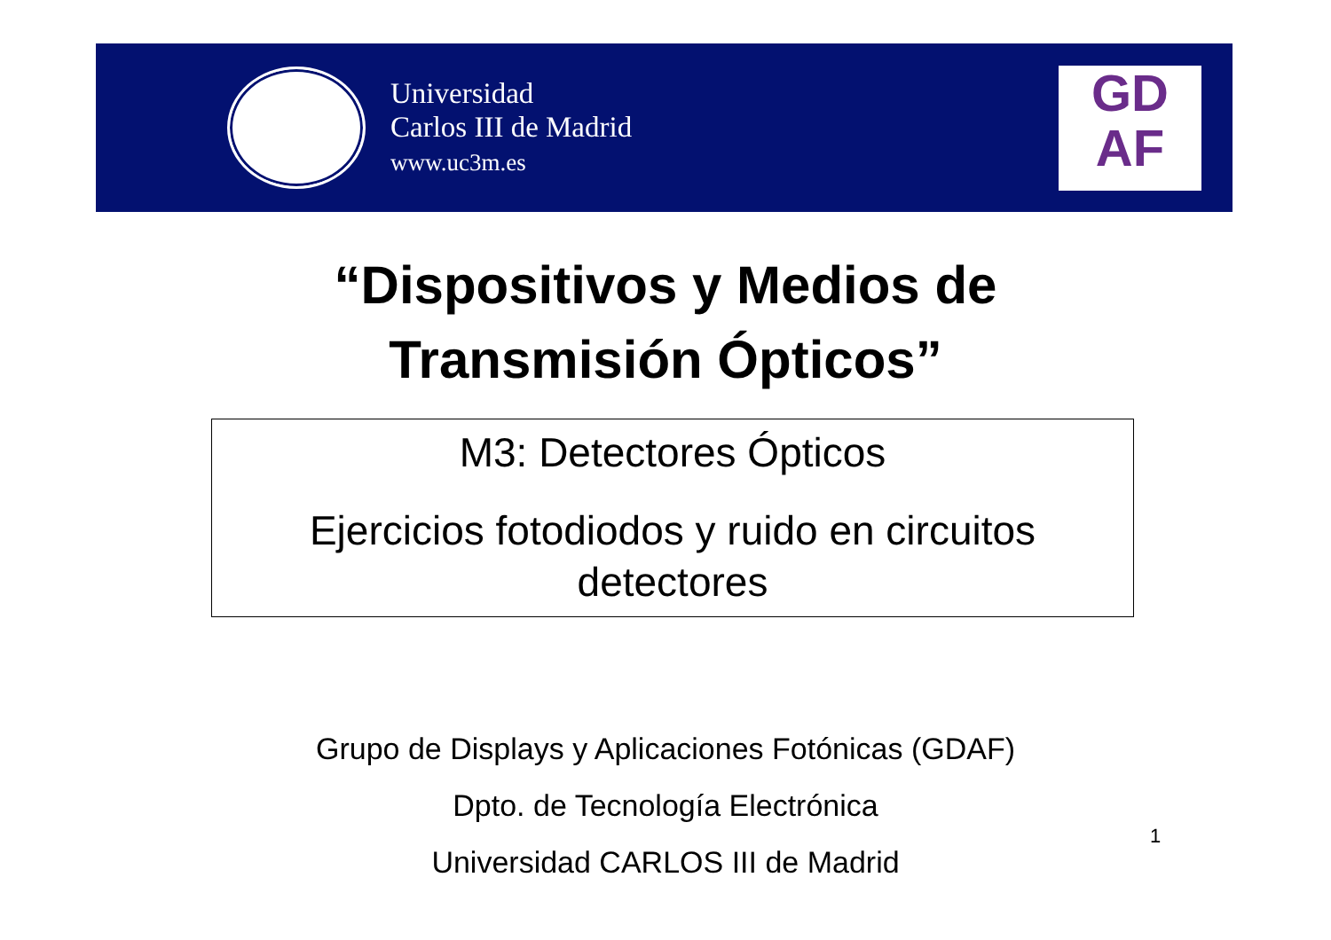Universidad
Carlos III de Madrid
www.uc3m.es
GD
AF
“Dispositivos y Medios de
Transmisión Ópticos”
M3: Detectores Ópticos
Ejercicios fotodiodos y ruido en circuitos detectores
Grupo de Displays y Aplicaciones Fotónicas (GDAF)
Dpto. de Tecnología Electrónica
Universidad CARLOS III de Madrid
1